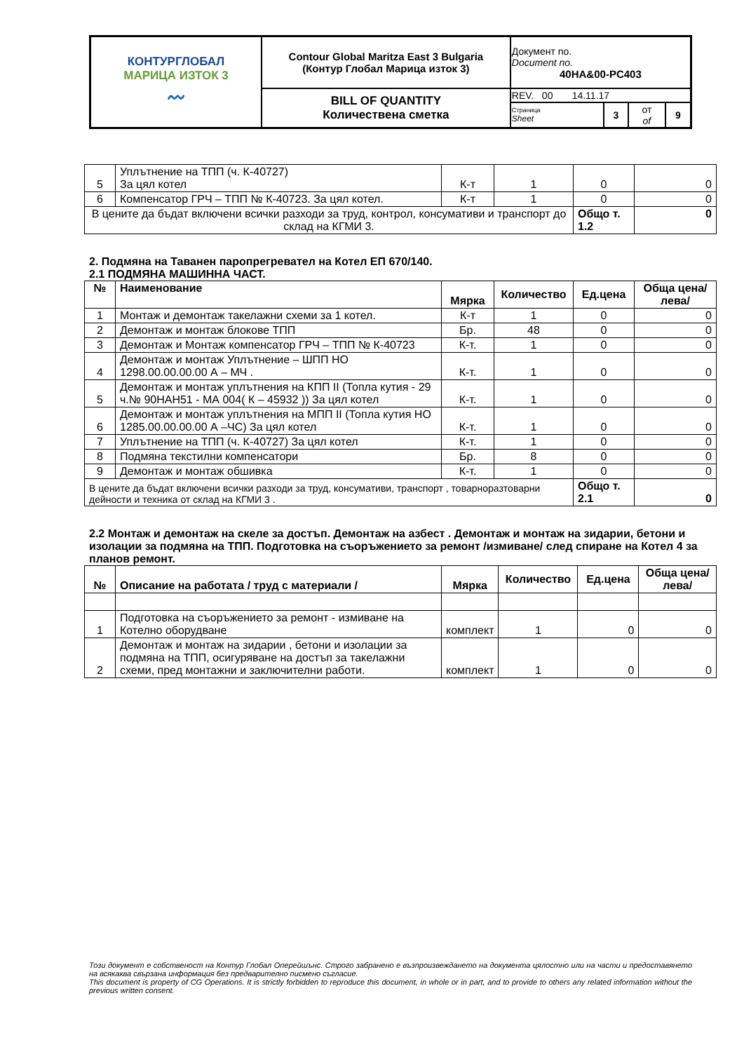| КОНТУРГЛОБАЛ МАРИЦА ИЗТОК 3 〰 | Contour Global Maritza East 3 Bulgaria (Контур Глобал Марица изток 3) | Документ no. Document no. 40HA&00-PC403 | | | |
| | BILL OF QUANTITY Количествена сметка | REV. 00 14.11.17 | | | |
| | | Страница Sheet | 3 | от of | 9 |
| 5 | Уплътнение на ТПП (ч. К-40727) За цял котел | К-т | 1 | 0 | 0 |
| 6 | Компенсатор ГРЧ – ТПП № К-40723. За цял котел. | К-т | 1 | 0 | 0 |
| В цените да бъдат включени всички разходи за труд, контрол, консумативи и транспорт до склад на КГМИ 3. | | | | Общо т. 1.2 | 0 |
2. Подмяна на Таванен паропрегревател на Котел ЕП 670/140.
2.1 ПОДМЯНА МАШИННА ЧАСТ.
| № | Наименование | Мярка | Количество | Ед.цена | Обща цена/лева/ |
| --- | --- | --- | --- | --- | --- |
| 1 | Монтаж и демонтаж такелажни схеми за 1 котел. | К-т | 1 | 0 | 0 |
| 2 | Демонтаж и монтаж блокове ТПП | Бр. | 48 | 0 | 0 |
| 3 | Демонтаж и Монтаж компенсатор ГРЧ – ТПП № К-40723 | К-т. | 1 | 0 | 0 |
| 4 | Демонтаж и монтаж Уплътнение – ШПП НО 1298.00.00.00.00 А – МЧ . | К-т. | 1 | 0 | 0 |
| 5 | Демонтаж и монтаж уплътнения на КПП II (Топла кутия - 29 ч.№ 90НАН51 - МА 004( К – 45932 )) За цял котел | К-т. | 1 | 0 | 0 |
| 6 | Демонтаж и монтаж уплътнения на МПП II (Топла кутия НО 1285.00.00.00.00 А –ЧС) За цял котел | К-т. | 1 | 0 | 0 |
| 7 | Уплътнение на ТПП (ч. К-40727) За цял котел | К-т. | 1 | 0 | 0 |
| 8 | Подмяна текстилни компенсатори | Бр. | 8 | 0 | 0 |
| 9 | Демонтаж и монтаж обшивка | К-т. | 1 | 0 | 0 |
| В цените да бъдат включени всички разходи за труд, консумативи, транспорт , товарноразтоварни дейности и техника от склад на КГМИ 3 . | | | | Общо т. 2.1 | 0 |
2.2 Монтаж и демонтаж на скеле за достъп. Демонтаж на азбест . Демонтаж и монтаж на зидарии, бетони и изолации за подмяна на ТПП. Подготовка на съоръжението за ремонт /измиване/ след спиране на Котел 4 за планов ремонт.
| № | Описание на работата / труд с материали / | Мярка | Количество | Ед.цена | Обща цена/лева/ |
| --- | --- | --- | --- | --- | --- |
| 1 | Подготовка на съоръжението за ремонт - измиване на Котелно оборудване | комплект | 1 | 0 | 0 |
| 2 | Демонтаж и монтаж на зидарии , бетони и изолации за подмяна на ТПП, осигуряване на достъп за такелажни схеми, пред монтажни и заключителни работи. | комплект | 1 | 0 | 0 |
Този документ е собственост на Контур Глобал Оперейшънс. Строго забранено е възпроизвеждането на документа цялостно или на части и предоставянето на всякаква свързана информация без предварително писмено съгласие.
This document is property of CG Operations. It is strictly forbidden to reproduce this document, in whole or in part, and to provide to others any related information without the previous written consent.